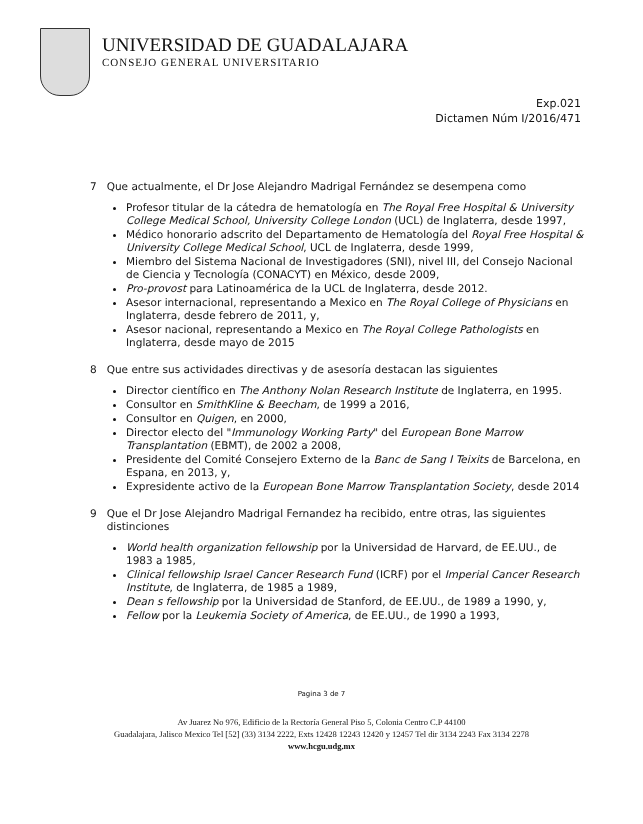UNIVERSIDAD DE GUADALAJARA
CONSEJO GENERAL UNIVERSITARIO
Exp.021
Dictamen Núm I/2016/471
7 Que actualmente, el Dr Jose Alejandro Madrigal Fernández se desempena como
Profesor titular de la cátedra de hematología en The Royal Free Hospital & University College Medical School, University College London (UCL) de Inglaterra, desde 1997,
Médico honorario adscrito del Departamento de Hematología del Royal Free Hospital & University College Medical School, UCL de Inglaterra, desde 1999,
Miembro del Sistema Nacional de Investigadores (SNI), nivel III, del Consejo Nacional de Ciencia y Tecnología (CONACYT) en México, desde 2009,
Pro-provost para Latinoamérica de la UCL de Inglaterra, desde 2012.
Asesor internacional, representando a Mexico en The Royal College of Physicians en Inglaterra, desde febrero de 2011, y,
Asesor nacional, representando a Mexico en The Royal College Pathologists en Inglaterra, desde mayo de 2015
8 Que entre sus actividades directivas y de asesoría destacan las siguientes
Director científico en The Anthony Nolan Research Institute de Inglaterra, en 1995.
Consultor en SmithKline & Beecham, de 1999 a 2016,
Consultor en Quigen, en 2000,
Director electo del "Immunology Working Party" del European Bone Marrow Transplantation (EBMT), de 2002 a 2008,
Presidente del Comité Consejero Externo de la Banc de Sang I Teixits de Barcelona, en Espana, en 2013, y,
Expresidente activo de la European Bone Marrow Transplantation Society, desde 2014
9 Que el Dr Jose Alejandro Madrigal Fernandez ha recibido, entre otras, las siguientes distinciones
World health organization fellowship por la Universidad de Harvard, de EE.UU., de 1983 a 1985,
Clinical fellowship Israel Cancer Research Fund (ICRF) por el Imperial Cancer Research Institute, de Inglaterra, de 1985 a 1989,
Dean s fellowship por la Universidad de Stanford, de EE.UU., de 1989 a 1990, y,
Fellow por la Leukemia Society of America, de EE.UU., de 1990 a 1993,
Pagina 3 de 7
Av Juarez No 976, Edificio de la Rectoría General Piso 5, Colonia Centro C.P 44100
Guadalajara, Jalisco Mexico Tel [52] (33) 3134 2222, Exts 12428 12243 12420 y 12457 Tel dir 3134 2243 Fax 3134 2278
www.hcgu.udg.mx